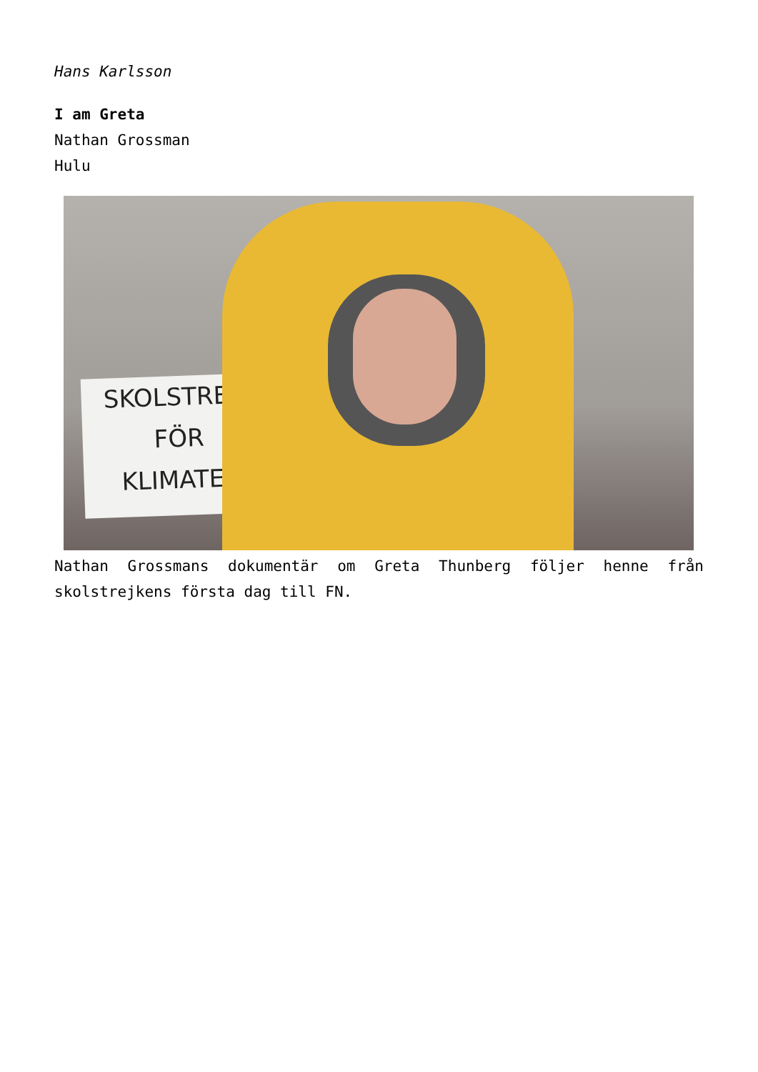Hans Karlsson
I am Greta
Nathan Grossman
Hulu
SKOLSTREJK
FÖR
KLIMATET
Nathan Grossmans dokumentär om Greta Thunberg följer henne från skolstrejkens första dag till FN.